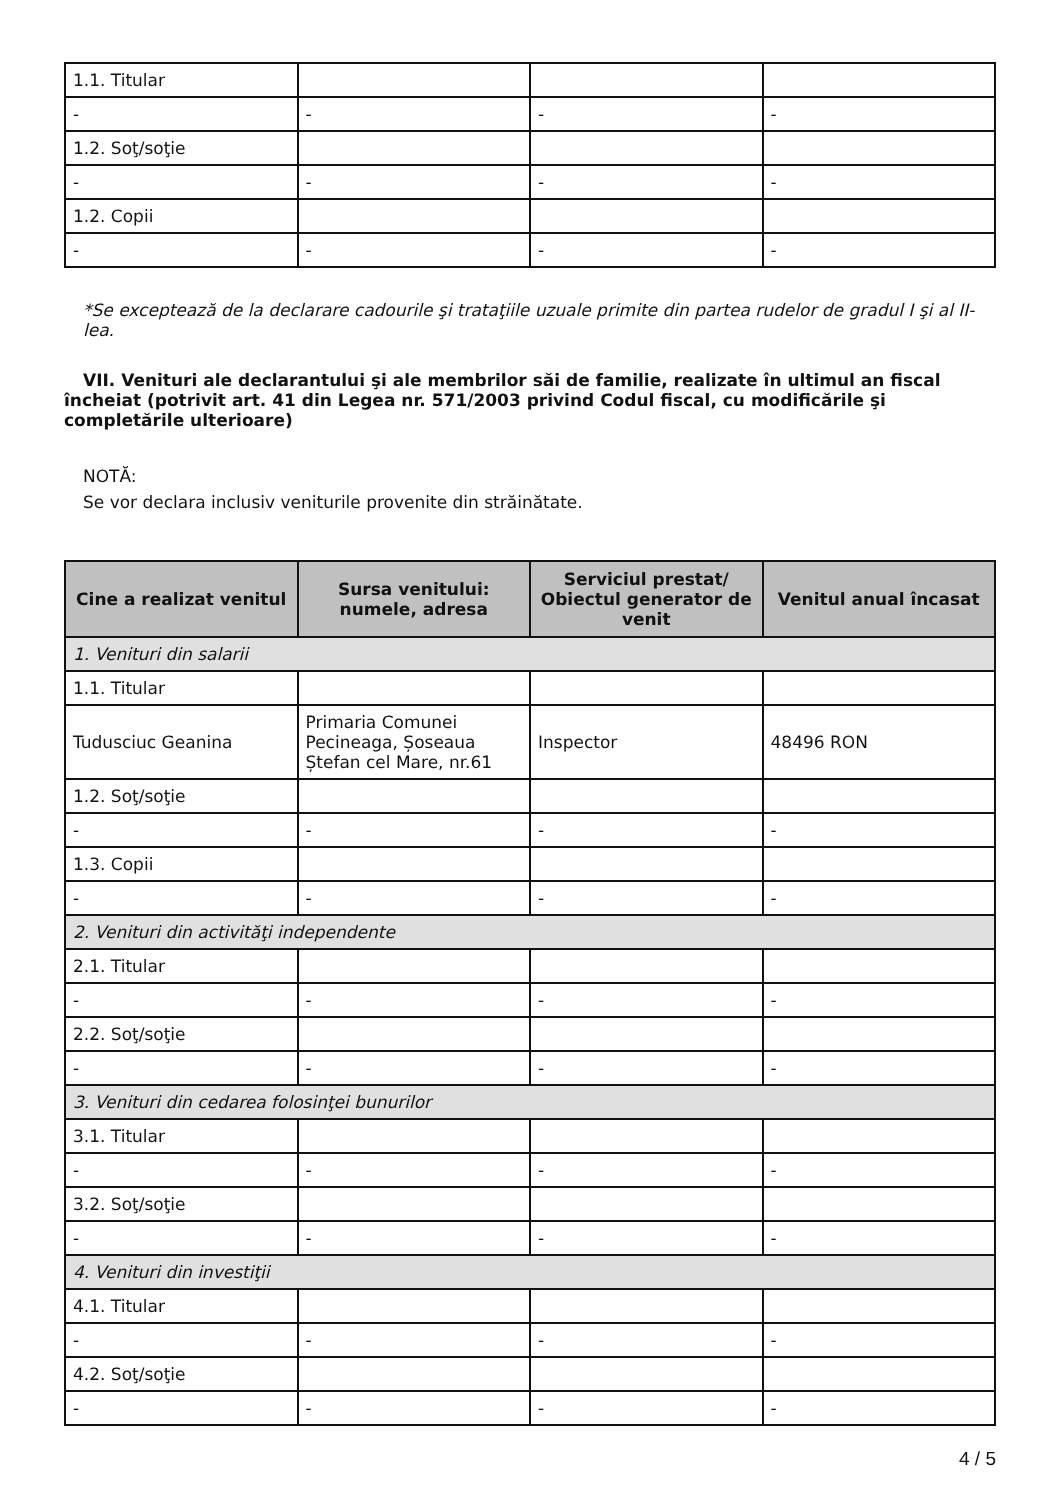| 1.1. Titular | | | |
| - | - | - | - |
| 1.2. Soţ/soţie | | | |
| - | - | - | - |
| 1.2. Copii | | | |
| - | - | - | - |
*Se exceptează de la declarare cadourile şi trataţiile uzuale primite din partea rudelor de gradul I şi al II-lea.
VII. Venituri ale declarantului şi ale membrilor săi de familie, realizate în ultimul an fiscal încheiat (potrivit art. 41 din Legea nr. 571/2003 privind Codul fiscal, cu modificările şi completările ulterioare)
NOTĂ:
Se vor declara inclusiv veniturile provenite din străinătate.
| Cine a realizat venitul | Sursa venitului: numele, adresa | Serviciul prestat/ Obiectul generator de venit | Venitul anual încasat |
| --- | --- | --- | --- |
| 1. Venituri din salarii | | | |
| 1.1. Titular | | | |
| Tudusciuc Geanina | Primaria Comunei Pecineaga, Șoseaua Ștefan cel Mare, nr.61 | Inspector | 48496 RON |
| 1.2. Soţ/soţie | | | |
| - | - | - | - |
| 1.3. Copii | | | |
| - | - | - | - |
| 2. Venituri din activităţi independente | | | |
| 2.1. Titular | | | |
| - | - | - | - |
| 2.2. Soţ/soţie | | | |
| - | - | - | - |
| 3. Venituri din cedarea folosinţei bunurilor | | | |
| 3.1. Titular | | | |
| - | - | - | - |
| 3.2. Soţ/soţie | | | |
| - | - | - | - |
| 4. Venituri din investiţii | | | |
| 4.1. Titular | | | |
| - | - | - | - |
| 4.2. Soţ/soţie | | | |
| - | - | - | - |
4 / 5